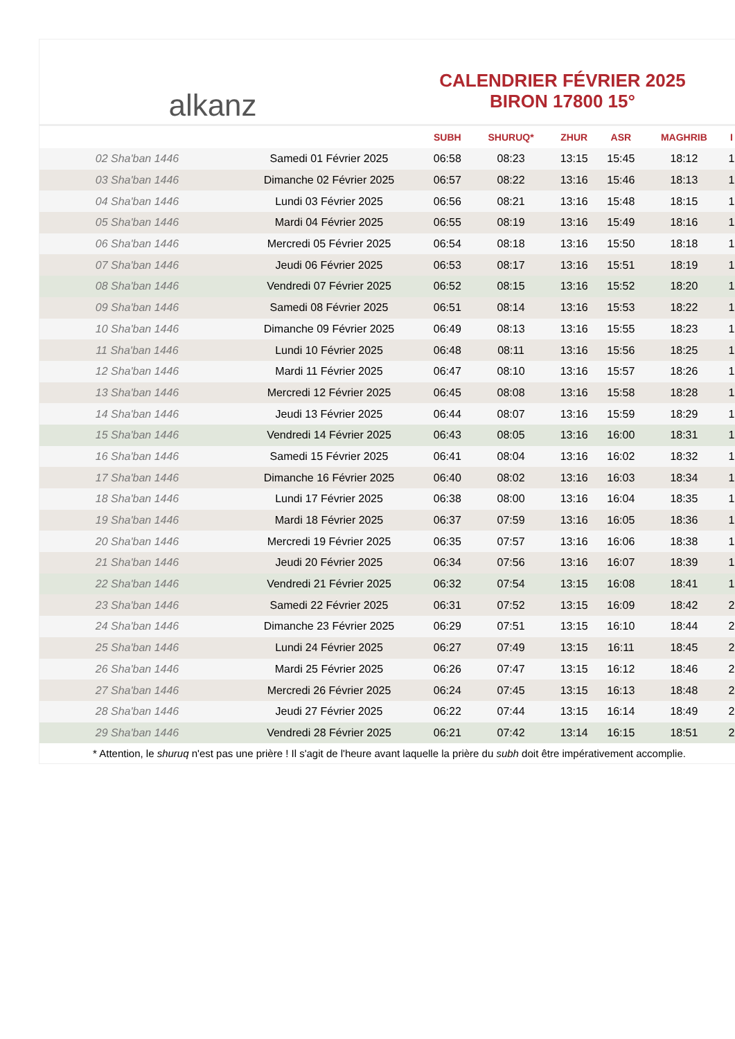alkanz
CALENDRIER FÉVRIER 2025
BIRON 17800 15°
| | | SUBH | SHURUQ* | ZHUR | ASR | MAGHRIB | I |
| --- | --- | --- | --- | --- | --- | --- | --- |
| 02 Sha'ban 1446 | Samedi 01 Février 2025 | 06:58 | 08:23 | 13:15 | 15:45 | 18:12 | 1 |
| 03 Sha'ban 1446 | Dimanche 02 Février 2025 | 06:57 | 08:22 | 13:16 | 15:46 | 18:13 | 1 |
| 04 Sha'ban 1446 | Lundi 03 Février 2025 | 06:56 | 08:21 | 13:16 | 15:48 | 18:15 | 1 |
| 05 Sha'ban 1446 | Mardi 04 Février 2025 | 06:55 | 08:19 | 13:16 | 15:49 | 18:16 | 1 |
| 06 Sha'ban 1446 | Mercredi 05 Février 2025 | 06:54 | 08:18 | 13:16 | 15:50 | 18:18 | 1 |
| 07 Sha'ban 1446 | Jeudi 06 Février 2025 | 06:53 | 08:17 | 13:16 | 15:51 | 18:19 | 1 |
| 08 Sha'ban 1446 | Vendredi 07 Février 2025 | 06:52 | 08:15 | 13:16 | 15:52 | 18:20 | 1 |
| 09 Sha'ban 1446 | Samedi 08 Février 2025 | 06:51 | 08:14 | 13:16 | 15:53 | 18:22 | 1 |
| 10 Sha'ban 1446 | Dimanche 09 Février 2025 | 06:49 | 08:13 | 13:16 | 15:55 | 18:23 | 1 |
| 11 Sha'ban 1446 | Lundi 10 Février 2025 | 06:48 | 08:11 | 13:16 | 15:56 | 18:25 | 1 |
| 12 Sha'ban 1446 | Mardi 11 Février 2025 | 06:47 | 08:10 | 13:16 | 15:57 | 18:26 | 1 |
| 13 Sha'ban 1446 | Mercredi 12 Février 2025 | 06:45 | 08:08 | 13:16 | 15:58 | 18:28 | 1 |
| 14 Sha'ban 1446 | Jeudi 13 Février 2025 | 06:44 | 08:07 | 13:16 | 15:59 | 18:29 | 1 |
| 15 Sha'ban 1446 | Vendredi 14 Février 2025 | 06:43 | 08:05 | 13:16 | 16:00 | 18:31 | 1 |
| 16 Sha'ban 1446 | Samedi 15 Février 2025 | 06:41 | 08:04 | 13:16 | 16:02 | 18:32 | 1 |
| 17 Sha'ban 1446 | Dimanche 16 Février 2025 | 06:40 | 08:02 | 13:16 | 16:03 | 18:34 | 1 |
| 18 Sha'ban 1446 | Lundi 17 Février 2025 | 06:38 | 08:00 | 13:16 | 16:04 | 18:35 | 1 |
| 19 Sha'ban 1446 | Mardi 18 Février 2025 | 06:37 | 07:59 | 13:16 | 16:05 | 18:36 | 1 |
| 20 Sha'ban 1446 | Mercredi 19 Février 2025 | 06:35 | 07:57 | 13:16 | 16:06 | 18:38 | 1 |
| 21 Sha'ban 1446 | Jeudi 20 Février 2025 | 06:34 | 07:56 | 13:16 | 16:07 | 18:39 | 1 |
| 22 Sha'ban 1446 | Vendredi 21 Février 2025 | 06:32 | 07:54 | 13:15 | 16:08 | 18:41 | 1 |
| 23 Sha'ban 1446 | Samedi 22 Février 2025 | 06:31 | 07:52 | 13:15 | 16:09 | 18:42 | 2 |
| 24 Sha'ban 1446 | Dimanche 23 Février 2025 | 06:29 | 07:51 | 13:15 | 16:10 | 18:44 | 2 |
| 25 Sha'ban 1446 | Lundi 24 Février 2025 | 06:27 | 07:49 | 13:15 | 16:11 | 18:45 | 2 |
| 26 Sha'ban 1446 | Mardi 25 Février 2025 | 06:26 | 07:47 | 13:15 | 16:12 | 18:46 | 2 |
| 27 Sha'ban 1446 | Mercredi 26 Février 2025 | 06:24 | 07:45 | 13:15 | 16:13 | 18:48 | 2 |
| 28 Sha'ban 1446 | Jeudi 27 Février 2025 | 06:22 | 07:44 | 13:15 | 16:14 | 18:49 | 2 |
| 29 Sha'ban 1446 | Vendredi 28 Février 2025 | 06:21 | 07:42 | 13:14 | 16:15 | 18:51 | 2 |
* Attention, le shuruq n'est pas une prière ! Il s'agit de l'heure avant laquelle la prière du subh doit être impérativement accomplie.